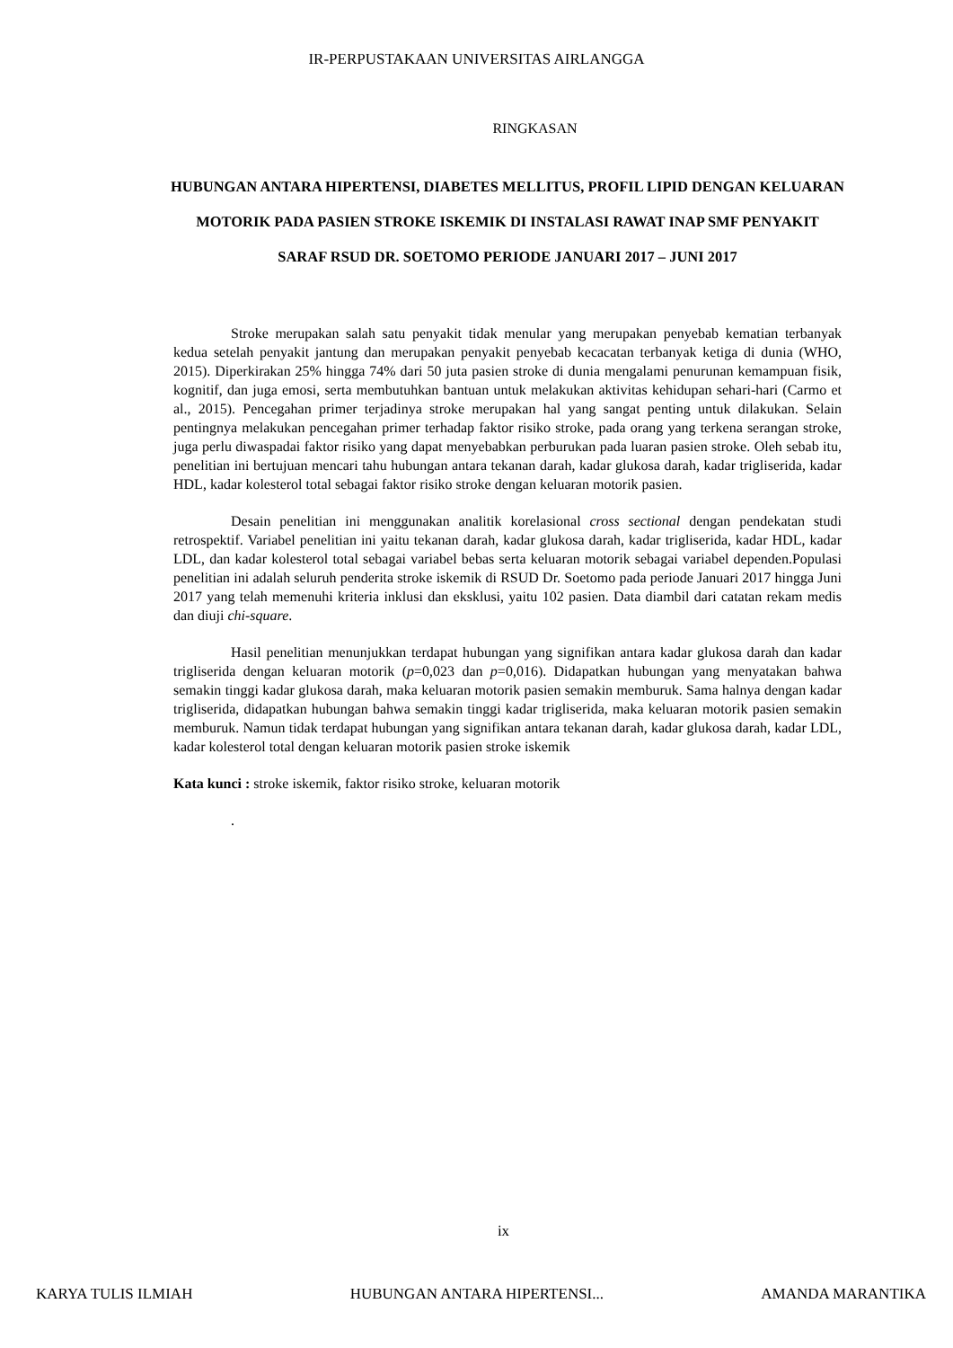IR-PERPUSTAKAAN UNIVERSITAS AIRLANGGA
RINGKASAN
HUBUNGAN ANTARA HIPERTENSI, DIABETES MELLITUS, PROFIL LIPID DENGAN KELUARAN MOTORIK PADA PASIEN STROKE ISKEMIK DI INSTALASI RAWAT INAP SMF PENYAKIT SARAF RSUD DR. SOETOMO PERIODE JANUARI 2017 – JUNI 2017
Stroke merupakan salah satu penyakit tidak menular yang merupakan penyebab kematian terbanyak kedua setelah penyakit jantung dan merupakan penyakit penyebab kecacatan terbanyak ketiga di dunia (WHO, 2015). Diperkirakan 25% hingga 74% dari 50 juta pasien stroke di dunia mengalami penurunan kemampuan fisik, kognitif, dan juga emosi, serta membutuhkan bantuan untuk melakukan aktivitas kehidupan sehari-hari (Carmo et al., 2015). Pencegahan primer terjadinya stroke merupakan hal yang sangat penting untuk dilakukan. Selain pentingnya melakukan pencegahan primer terhadap faktor risiko stroke, pada orang yang terkena serangan stroke, juga perlu diwaspadai faktor risiko yang dapat menyebabkan perburukan pada luaran pasien stroke. Oleh sebab itu, penelitian ini bertujuan mencari tahu hubungan antara tekanan darah, kadar glukosa darah, kadar trigliserida, kadar HDL, kadar kolesterol total sebagai faktor risiko stroke dengan keluaran motorik pasien.
Desain penelitian ini menggunakan analitik korelasional cross sectional dengan pendekatan studi retrospektif. Variabel penelitian ini yaitu tekanan darah, kadar glukosa darah, kadar trigliserida, kadar HDL, kadar LDL, dan kadar kolesterol total sebagai variabel bebas serta keluaran motorik sebagai variabel dependen.Populasi penelitian ini adalah seluruh penderita stroke iskemik di RSUD Dr. Soetomo pada periode Januari 2017 hingga Juni 2017 yang telah memenuhi kriteria inklusi dan eksklusi, yaitu 102 pasien. Data diambil dari catatan rekam medis dan diuji chi-square.
Hasil penelitian menunjukkan terdapat hubungan yang signifikan antara kadar glukosa darah dan kadar trigliserida dengan keluaran motorik (p=0,023 dan p=0,016). Didapatkan hubungan yang menyatakan bahwa semakin tinggi kadar glukosa darah, maka keluaran motorik pasien semakin memburuk. Sama halnya dengan kadar trigliserida, didapatkan hubungan bahwa semakin tinggi kadar trigliserida, maka keluaran motorik pasien semakin memburuk. Namun tidak terdapat hubungan yang signifikan antara tekanan darah, kadar glukosa darah, kadar LDL, kadar kolesterol total dengan keluaran motorik pasien stroke iskemik
Kata kunci : stroke iskemik, faktor risiko stroke, keluaran motorik
.
ix
KARYA TULIS ILMIAH HUBUNGAN ANTARA HIPERTENSI... AMANDA MARANTIKA